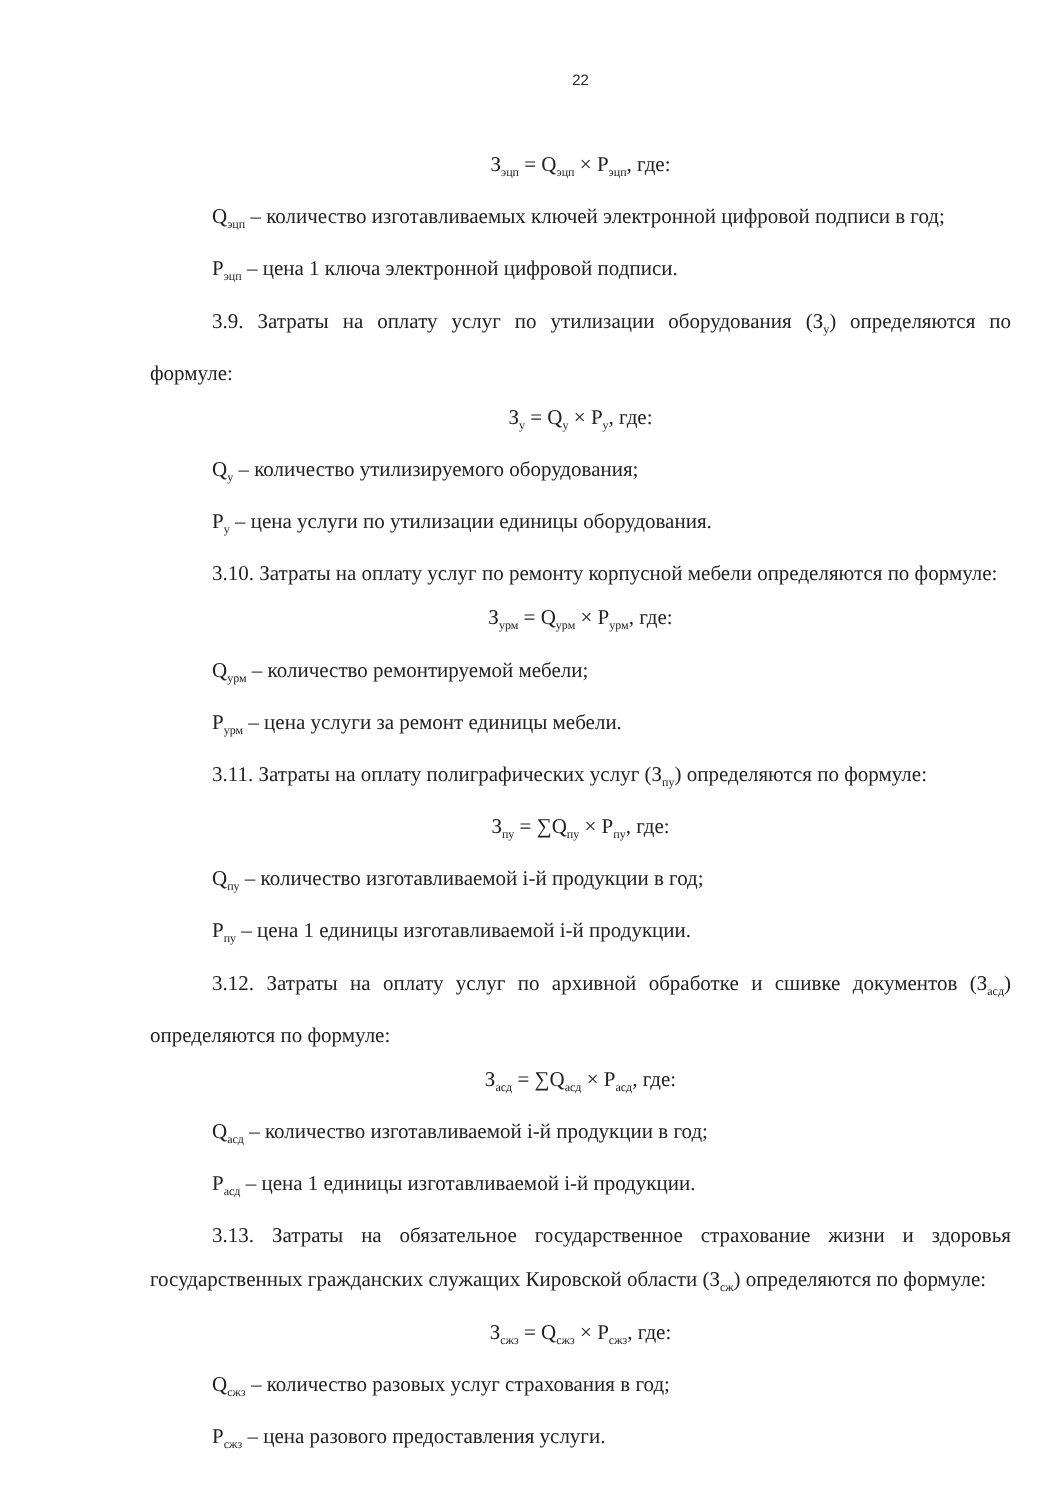22
З<sub>эцп</sub> = Q<sub>эцп</sub> × P<sub>эцп</sub>, где:
Q<sub>эцп</sub> – количество изготавливаемых ключей электронной цифровой подписи в год;
P<sub>эцп</sub> – цена 1 ключа электронной цифровой подписи.
3.9. Затраты на оплату услуг по утилизации оборудования (З<sub>у</sub>) определяются по формуле:
З<sub>у</sub> = Q<sub>у</sub> × P<sub>у</sub>, где:
Q<sub>у</sub> – количество утилизируемого оборудования;
P<sub>у</sub> – цена услуги по утилизации единицы оборудования.
3.10. Затраты на оплату услуг по ремонту корпусной мебели определяются по формуле:
З<sub>урм</sub> = Q<sub>урм</sub> × P<sub>урм</sub>, где:
Q<sub>урм</sub> – количество ремонтируемой мебели;
P<sub>урм</sub> – цена услуги за ремонт единицы мебели.
3.11. Затраты на оплату полиграфических услуг (З<sub>пу</sub>) определяются по формуле:
З<sub>пу</sub> = ∑Q<sub>пу</sub> × P<sub>пу</sub>, где:
Q<sub>пу</sub> – количество изготавливаемой i-й продукции в год;
P<sub>пу</sub> – цена 1 единицы изготавливаемой i-й продукции.
3.12. Затраты на оплату услуг по архивной обработке и сшивке документов (З<sub>асд</sub>) определяются по формуле:
З<sub>асд</sub> = ∑Q<sub>асд</sub> × P<sub>асд</sub>, где:
Q<sub>асд</sub> – количество изготавливаемой i-й продукции в год;
P<sub>асд</sub> – цена 1 единицы изготавливаемой i-й продукции.
3.13. Затраты на обязательное государственное страхование жизни и здоровья государственных гражданских служащих Кировской области (З<sub>сж</sub>) определяются по формуле:
З<sub>сжз</sub> = Q<sub>сжз</sub> × P<sub>сжз</sub>, где:
Q<sub>сжз</sub> – количество разовых услуг страхования в год;
P<sub>сжз</sub> – цена разового предоставления услуги.